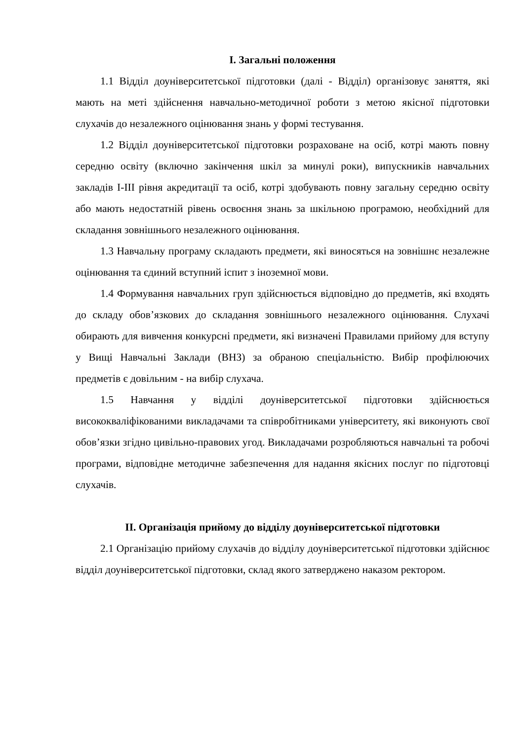I. Загальні положення
1.1 Відділ доуніверситетської підготовки (далі - Відділ) організовує заняття, які мають на меті здійснення навчально-методичної роботи з метою якісної підготовки слухачів до незалежного оцінювання знань у формі тестування.
1.2 Відділ доуніверситетської підготовки розраховане на осіб, котрі мають повну середню освіту (включно закінчення шкіл за минулі роки), випускників навчальних закладів I-III рівня акредитації та осіб, котрі здобувають повну загальну середню освіту або мають недостатній рівень освоєння знань за шкільною програмою, необхідний для складання зовнішнього незалежного оцінювання.
1.3 Навчальну програму складають предмети, які виносяться на зовнішнє незалежне оцінювання та єдиний вступний іспит з іноземної мови.
1.4 Формування навчальних груп здійснюється відповідно до предметів, які входять до складу обов’язкових до складання зовнішнього незалежного оцінювання. Слухачі обирають для вивчення конкурсні предмети, які визначені Правилами прийому для вступу у Вищі Навчальні Заклади (ВНЗ) за обраною спеціальністю. Вибір профілюючих предметів є довільним - на вибір слухача.
1.5 Навчання у відділі доуніверситетської підготовки здійснюється висококваліфікованими викладачами та співробітниками університету, які виконують свої обов’язки згідно цивільно-правових угод. Викладачами розробляються навчальні та робочі програми, відповідне методичне забезпечення для надання якісних послуг по підготовці слухачів.
II. Організація прийому до відділу доуніверситетської підготовки
2.1 Організацію прийому слухачів до відділу доуніверситетської підготовки здійснює відділ доуніверситетської підготовки, склад якого затверджено наказом ректором.